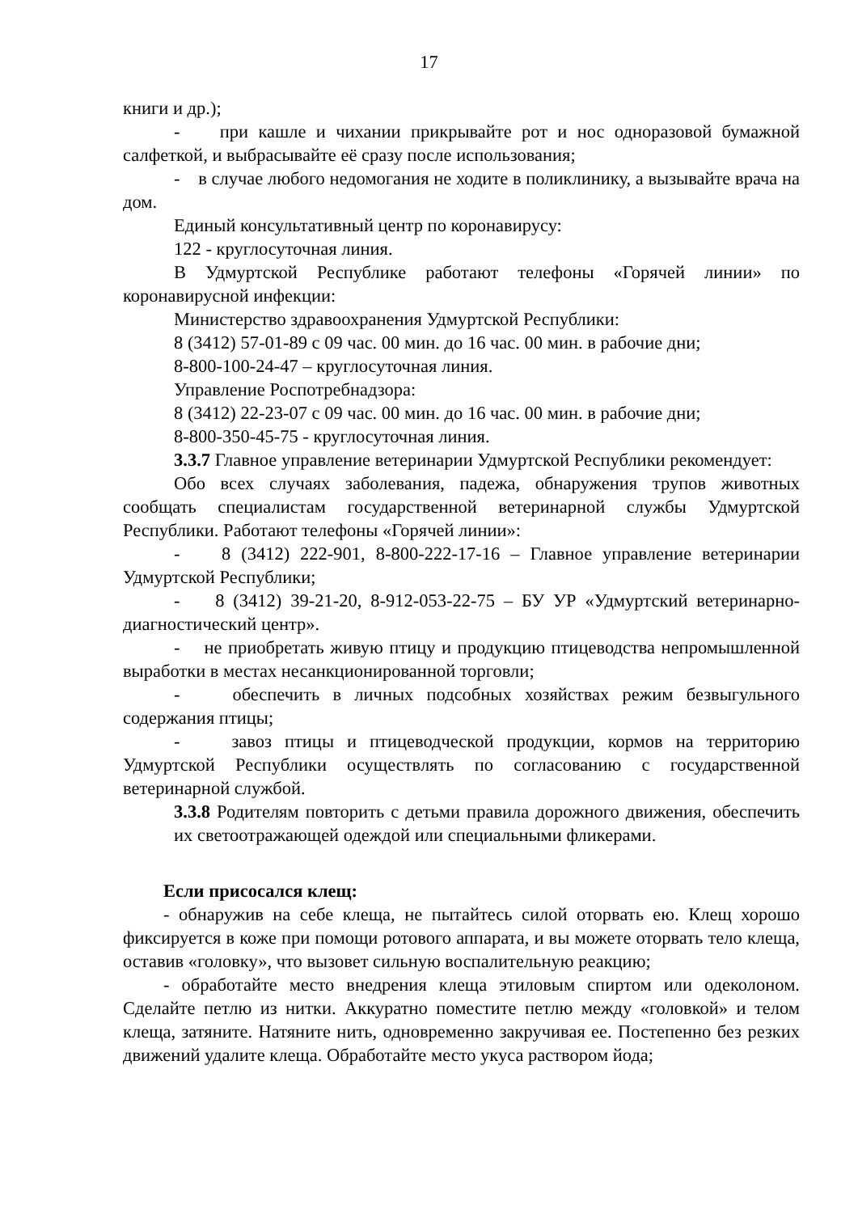17
книги и др.);
- при кашле и чихании прикрывайте рот и нос одноразовой бумажной салфеткой, и выбрасывайте её сразу после использования;
- в случае любого недомогания не ходите в поликлинику, а вызывайте врача на дом.
Единый консультативный центр по коронавирусу:
122 - круглосуточная линия.
В Удмуртской Республике работают телефоны «Горячей линии» по коронавирусной инфекции:
Министерство здравоохранения Удмуртской Республики:
8 (3412) 57-01-89 с 09 час. 00 мин. до 16 час. 00 мин. в рабочие дни;
8-800-100-24-47 – круглосуточная линия.
Управление Роспотребнадзора:
8 (3412) 22-23-07 с 09 час. 00 мин. до 16 час. 00 мин. в рабочие дни;
8-800-350-45-75 - круглосуточная линия.
3.3.7 Главное управление ветеринарии Удмуртской Республики рекомендует:
Обо всех случаях заболевания, падежа, обнаружения трупов животных сообщать специалистам государственной ветеринарной службы Удмуртской Республики. Работают телефоны «Горячей линии»:
- 8 (3412) 222-901, 8-800-222-17-16 – Главное управление ветеринарии Удмуртской Республики;
- 8 (3412) 39-21-20, 8-912-053-22-75 – БУ УР «Удмуртский ветеринарно-диагностический центр».
- не приобретать живую птицу и продукцию птицеводства непромышленной выработки в местах несанкционированной торговли;
- обеспечить в личных подсобных хозяйствах режим безвыгульного содержания птицы;
- завоз птицы и птицеводческой продукции, кормов на территорию Удмуртской Республики осуществлять по согласованию с государственной ветеринарной службой.
3.3.8 Родителям повторить с детьми правила дорожного движения, обеспечить их светоотражающей одеждой или специальными фликерами.
Если присосался клещ:
- обнаружив на себе клеща, не пытайтесь силой оторвать ею. Клещ хорошо фиксируется в коже при помощи ротового аппарата, и вы можете оторвать тело клеща, оставив «головку», что вызовет сильную воспалительную реакцию;
- обработайте место внедрения клеща этиловым спиртом или одеколоном. Сделайте петлю из нитки. Аккуратно поместите петлю между «головкой» и телом клеща, затяните. Натяните нить, одновременно закручивая ее. Постепенно без резких движений удалите клеща. Обработайте место укуса раствором йода;